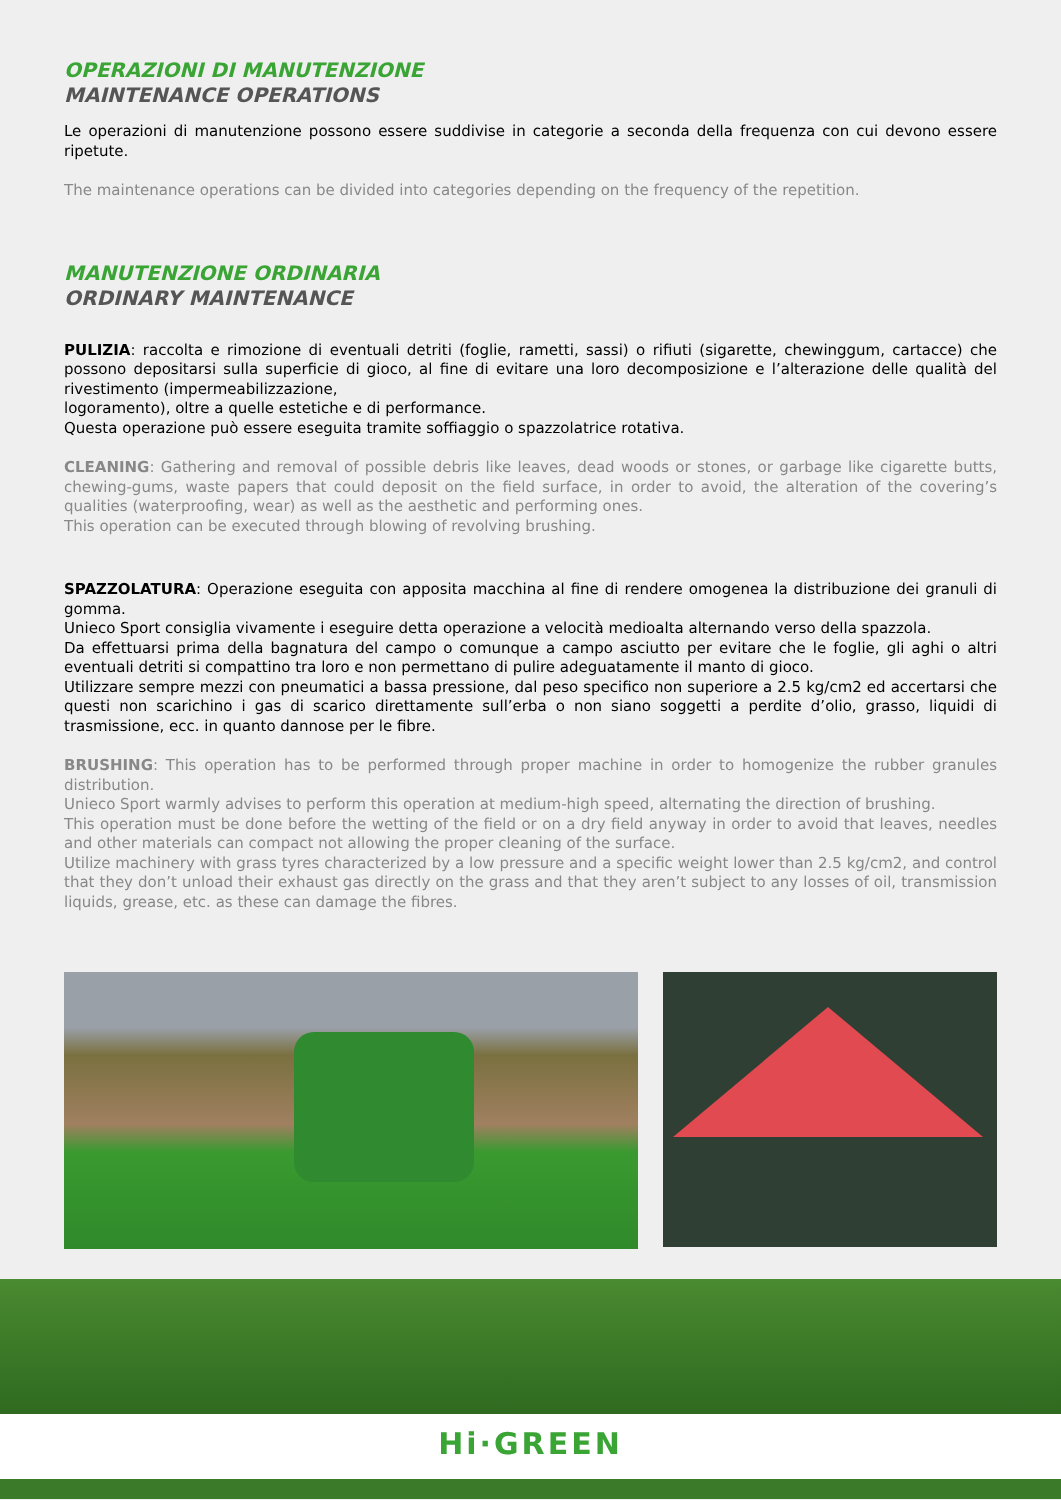OPERAZIONI DI MANUTENZIONE
MAINTENANCE OPERATIONS
Le operazioni di manutenzione possono essere suddivise in categorie a seconda della frequenza con cui devono essere ripetute.
The maintenance operations can be divided into categories depending on the frequency of the repetition.
MANUTENZIONE ORDINARIA
ORDINARY MAINTENANCE
PULIZIA: raccolta e rimozione di eventuali detriti (foglie, rametti, sassi) o rifiuti (sigarette, chewinggum, cartacce) che possono depositarsi sulla superficie di gioco, al fine di evitare una loro decomposizione e l’alterazione delle qualità del rivestimento (impermeabilizzazione,
logoramento), oltre a quelle estetiche e di performance.
Questa operazione può essere eseguita tramite soffiaggio o spazzolatrice rotativa.
CLEANING: Gathering and removal of possible debris like leaves, dead woods or stones, or garbage like cigarette butts, chewing-gums, waste papers that could deposit on the field surface, in order to avoid, the alteration of the covering’s qualities (waterproofing, wear) as well as the aesthetic and performing ones.
This operation can be executed through blowing of revolving brushing.
SPAZZOLATURA: Operazione eseguita con apposita macchina al fine di rendere omogenea la distribuzione dei granuli di gomma.
Unieco Sport consiglia vivamente i eseguire detta operazione a velocità medioalta alternando verso della spazzola.
Da effettuarsi prima della bagnatura del campo o comunque a campo asciutto per evitare che le foglie, gli aghi o altri eventuali detriti si compattino tra loro e non permettano di pulire adeguatamente il manto di gioco.
Utilizzare sempre mezzi con pneumatici a bassa pressione, dal peso specifico non superiore a 2.5 kg/cm2 ed accertarsi che questi non scarichino i gas di scarico direttamente sull’erba o non siano soggetti a perdite d’olio, grasso, liquidi di trasmissione, ecc. in quanto dannose per le fibre.
BRUSHING: This operation has to be performed through proper machine in order to homogenize the rubber granules distribution.
Unieco Sport warmly advises to perform this operation at medium-high speed, alternating the direction of brushing.
This operation must be done before the wetting of the field or on a dry field anyway in order to avoid that leaves, needles and other materials can compact not allowing the proper cleaning of the surface.
Utilize machinery with grass tyres characterized by a low pressure and a specific weight lower than 2.5 kg/cm2, and control that they don’t unload their exhaust gas directly on the grass and that they aren’t subject to any losses of oil, transmission liquids, grease, etc. as these can damage the fibres.
Hi·GREEN